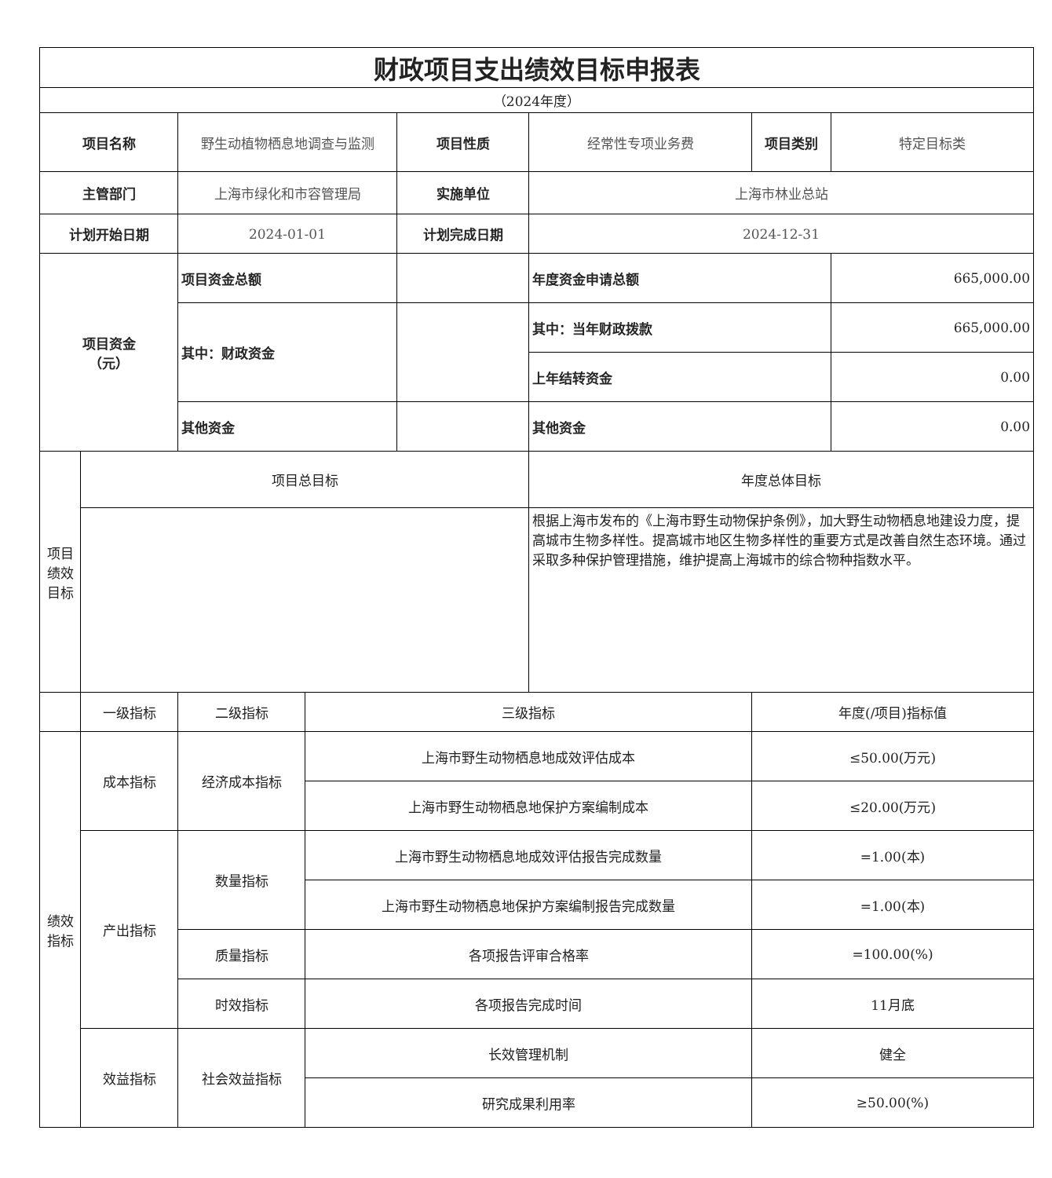| 财政项目支出绩效目标申报表 | | | | | | | |
| （2024年度） | | | | | | | |
| 项目名称 | | 野生动植物栖息地调查与监测 | | 项目性质 | 经常性专项业务费 | 项目类别 | 特定目标类 |
| 主管部门 | | 上海市绿化和市容管理局 | | 实施单位 | 上海市林业总站 | | |
| 计划开始日期 | | 2024-01-01 | | 计划完成日期 | 2024-12-31 | | |
| 项目资金 （元） | | 项目资金总额 | | | 年度资金申请总额 | | 665,000.00 |
| | | 其中：财政资金 | | | 其中：当年财政拨款 | | 665,000.00 |
| | | | | | 上年结转资金 | | 0.00 |
| | | 其他资金 | | | 其他资金 | | 0.00 |
| 项目 绩效 目标 | 项目总目标 | | | | 年度总体目标 | | |
| | | | | | 根据上海市发布的《上海市野生动物保护条例》，加大野生动物栖息地建设力度，提高城市生物多样性。提高城市地区生物多样性的重要方式是改善自然生态环境。通过采取多种保护管理措施，维护提高上海城市的综合物种指数水平。 | | |
| | 一级指标 | 二级指标 | 三级指标 | | | 年度(/项目)指标值 | |
| 绩效 指标 | 成本指标 | 经济成本指标 | 上海市野生动物栖息地成效评估成本 | | | ≤50.00(万元) | |
| | | | 上海市野生动物栖息地保护方案编制成本 | | | ≤20.00(万元) | |
| | 产出指标 | 数量指标 | 上海市野生动物栖息地成效评估报告完成数量 | | | =1.00(本) | |
| | | | 上海市野生动物栖息地保护方案编制报告完成数量 | | | =1.00(本) | |
| | | 质量指标 | 各项报告评审合格率 | | | =100.00(%) | |
| | | 时效指标 | 各项报告完成时间 | | | 11月底 | |
| | 效益指标 | 社会效益指标 | 长效管理机制 | | | 健全 | |
| | | | 研究成果利用率 | | | ≥50.00(%) | |